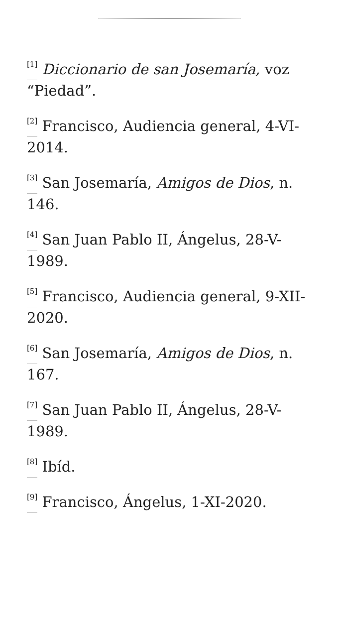<sup>[1]</sup> Diccionario de san Josemaría, voz “Piedad”.
<sup>[2]</sup> Francisco, Audiencia general, 4-VI-2014.
<sup>[3]</sup> San Josemaría, Amigos de Dios, n. 146.
<sup>[4]</sup> San Juan Pablo II, Ángelus, 28-V-1989.
<sup>[5]</sup> Francisco, Audiencia general, 9-XII-2020.
<sup>[6]</sup> San Josemaría, Amigos de Dios, n. 167.
<sup>[7]</sup> San Juan Pablo II, Ángelus, 28-V-1989.
<sup>[8]</sup> Ibíd.
<sup>[9]</sup> Francisco, Ángelus, 1-XI-2020.